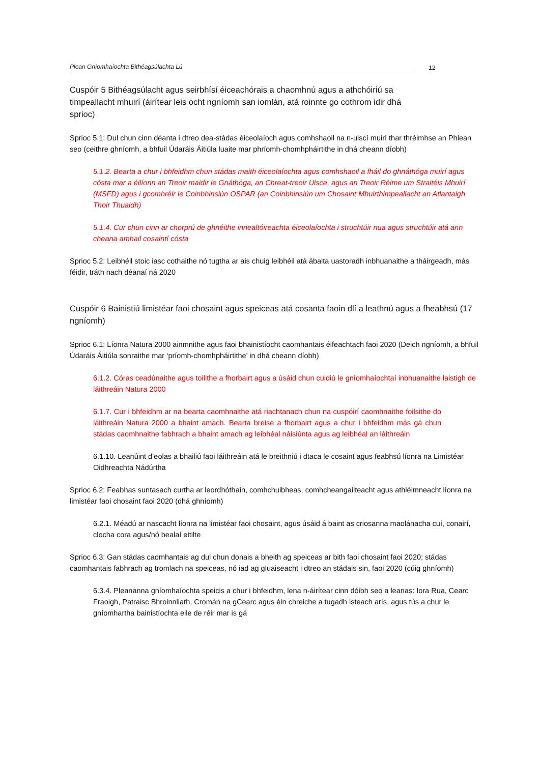Plean Gníomhaíochta Bithéagsúlachta Lú 12
Cuspóir 5 Bithéagsúlacht agus seirbhísí éiceachórais a chaomhnú agus a athchóiriú sa timpeallacht mhuirí (áirítear leis ocht ngníomh san iomlán, atá roinnte go cothrom idir dhá sprioc)
Sprioc 5.1: Dul chun cinn déanta i dtreo dea-stádas éiceolaíoch agus comhshaoil na n-uiscí muirí thar thréimhse an Phlean seo (ceithre ghníomh, a bhfuil Údaráis Áitiúla luaite mar phríomh-chomhpháirtithe in dhá cheann díobh)
5.1.2. Bearta a chur i bhfeidhm chun stádas maith éiceolaíochta agus comhshaoil a fháil do ghnáthóga muirí agus cósta mar a éilíonn an Treoir maidir le Gnáthóga, an Chreat-treoir Uisce, agus an Treoir Réime um Straitéis Mhuirí (MSFD) agus i gcomhréir le Coinbhinsiún OSPAR (an Coinbhinsiún um Chosaint Mhuirthimpeallacht an Atlantaigh Thoir Thuaidh)
5.1.4. Cur chun cinn ar chorprú de ghnéithe innealtóireachta éiceolaíochta i struchtúir nua agus struchtúir atá ann cheana amhail cosaintí cósta
Sprioc 5.2: Leibhéil stoic iasc cothaithe nó tugtha ar ais chuig leibhéil atá ábalta uastoradh inbhuanaithe a tháirgeadh, más féidir, tráth nach déanaí ná 2020
Cuspóir 6 Bainistiú limistéar faoi chosaint agus speiceas atá cosanta faoin dlí a leathnú agus a fheabhsú (17 ngníomh)
Sprioc 6.1: Líonra Natura 2000 ainmnithe agus faoi bhainistíocht caomhantais éifeachtach faoi 2020 (Deich ngníomh, a bhfuil Údaráis Áitiúla sonraithe mar ‘príomh-chomhpháirtithe’ in dhá cheann díobh)
6.1.2. Córas ceadúnaithe agus toilithe a fhorbairt agus a úsáid chun cuidiú le gníomhaíochtaí inbhuanaithe laistigh de láithreáin Natura 2000
6.1.7. Cur i bhfeidhm ar na bearta caomhnaithe atá riachtanach chun na cuspóirí caomhnaithe foilsithe do láithreáin Natura 2000 a bhaint amach. Bearta breise a fhorbairt agus a chur i bhfeidhm más gá chun stádas caomhnaithe fabhrach a bhaint amach ag leibhéal náisiúnta agus ag leibhéal an láithreáin
6.1.10. Leanúint d’eolas a bhailiú faoi láithreáin atá le breithniú i dtaca le cosaint agus feabhsú líonra na Limistéar Oidhreachta Nádúrtha
Sprioc 6.2: Feabhas suntasach curtha ar leordhóthain, comhchuibheas, comhcheangailteacht agus athléimneacht líonra na limistéar faoi chosaint faoi 2020 (dhá ghníomh)
6.2.1. Méadú ar nascacht líonra na limistéar faoi chosaint, agus úsáid á baint as criosanna maolánacha cuí, conairí, clocha cora agus/nó bealaí eitilte
Sprioc 6.3: Gan stádas caomhantais ag dul chun donais a bheith ag speiceas ar bith faoi chosaint faoi 2020; stádas caomhantais fabhrach ag tromlach na speiceas, nó iad ag gluaiseacht i dtreo an stádais sin, faoi 2020 (cúig ghníomh)
6.3.4. Pleananna gníomhaíochta speicis a chur i bhfeidhm, lena n-áirítear cinn dóibh seo a leanas: Iora Rua, Cearc Fraoigh, Patraisc Bhroinnliath, Cromán na gCearc agus éin chreiche a tugadh isteach arís, agus tús a chur le gníomhartha bainistíochta eile de réir mar is gá